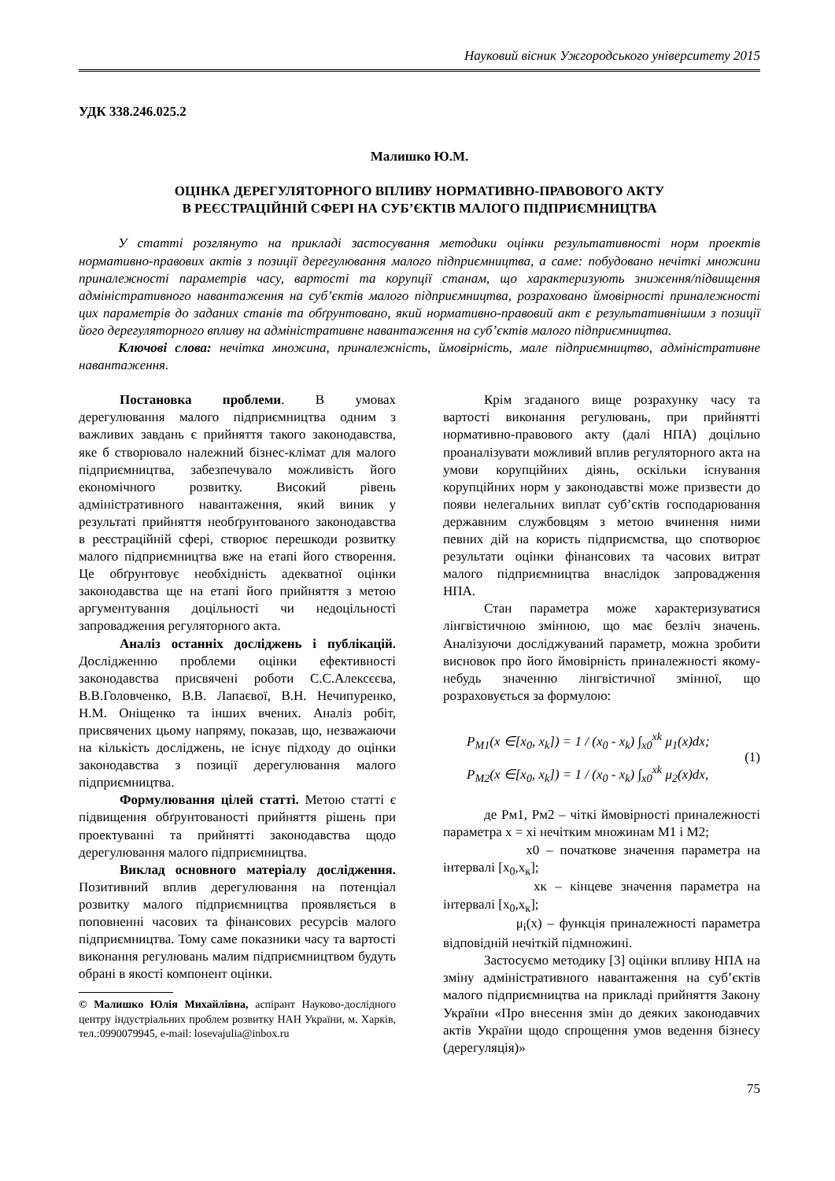Науковий вісник Ужгородського університету 2015
УДК 338.246.025.2
Малишко Ю.М.
ОЦІНКА ДЕРЕГУЛЯТОРНОГО ВПЛИВУ НОРМАТИВНО-ПРАВОВОГО АКТУ
В РЕЄСТРАЦІЙНІЙ СФЕРІ НА СУБ’ЄКТІВ МАЛОГО ПІДПРИЄМНИЦТВА
У статті розглянуто на прикладі застосування методики оцінки результативності норм проектів нормативно-правових актів з позиції дерегулювання малого підприємництва, а саме: побудовано нечіткі множини приналежності параметрів часу, вартості та корупції станам, що характеризують зниження/підвищення адміністративного навантаження на суб’єктів малого підприємництва, розраховано ймовірності приналежності цих параметрів до заданих станів та обґрунтовано, який нормативно-правовий акт є результативнішим з позиції його дерегуляторного впливу на адміністративне навантаження на суб’єктів малого підприємництва.
Ключові слова: нечітка множина, приналежність, ймовірність, мале підприємництво, адміністративне навантаження.
Постановка проблеми. В умовах дерегулювання малого підприємництва одним з важливих завдань є прийняття такого законодавства, яке б створювало належний бізнес-клімат для малого підприємництва, забезпечувало можливість його економічного розвитку. Високий рівень адміністративного навантаження, який виник у результаті прийняття необґрунтованого законодавства в реєстраційній сфері, створює перешкоди розвитку малого підприємництва вже на етапі його створення. Це обґрунтовує необхідність адекватної оцінки законодавства ще на етапі його прийняття з метою аргументування доцільності чи недоцільності запровадження регуляторного акта.
Аналіз останніх досліджень і публікацій. Дослідженню проблеми оцінки ефективності законодавства присвячені роботи С.С.Алексєєва, В.В.Головченко, В.В. Лапаєвої, В.Н. Нечипуренко, Н.М. Оніщенко та інших вчених. Аналіз робіт, присвячених цьому напряму, показав, що, незважаючи на кількість досліджень, не існує підходу до оцінки законодавства з позиції дерегулювання малого підприємництва.
Формулювання цілей статті. Метою статті є підвищення обґрунтованості прийняття рішень при проектуванні та прийнятті законодавства щодо дерегулювання малого підприємництва.
Виклад основного матеріалу дослідження. Позитивний вплив дерегулювання на потенціал розвитку малого підприємництва проявляється в поповненні часових та фінансових ресурсів малого підприємництва. Тому саме показники часу та вартості виконання регулювань малим підприємництвом будуть обрані в якості компонент оцінки.
© Малишко Юлія Михайлівна, аспірант Науково-дослідного центру індустріальних проблем розвитку НАН України, м. Харків, тел.:0990079945, e-mail: losevajulia@inbox.ru
Крім згаданого вище розрахунку часу та вартості виконання регулювань, при прийнятті нормативно-правового акту (далі НПА) доцільно проаналізувати можливий вплив регуляторного акта на умови корупційних діянь, оскільки існування корупційних норм у законодавстві може призвести до появи нелегальних виплат суб’єктів господарювання державним службовцям з метою вчинення ними певних дій на користь підприємства, що спотворює результати оцінки фінансових та часових витрат малого підприємництва внаслідок запровадження НПА.
Стан параметра може характеризуватися лінгвістичною змінною, що має безліч значень. Аналізуючи досліджуваний параметр, можна зробити висновок про його ймовірність приналежності якому-небудь значенню лінгвістичної змінної, що розраховується за формулою:
P<sub>M1</sub>(x ∈[x<sub>0</sub>, x<sub>k</sub>]) = 1 / (x<sub>0</sub> - x<sub>k</sub>) ∫<sub>x0</sub><sup>xk</sup> μ<sub>1</sub>(x)dx;
P<sub>M2</sub>(x ∈[x<sub>0</sub>, x<sub>k</sub>]) = 1 / (x<sub>0</sub> - x<sub>k</sub>) ∫<sub>x0</sub><sup>xk</sup> μ<sub>2</sub>(x)dx,
(1)
де Рм1, Рм2 – чіткі ймовірності приналежності параметра x = xi нечітким множинам М1 і М2;
x0 – початкове значення параметра на інтервалі [x<sub>0</sub>,x<sub>к</sub>];
xк – кінцеве значення параметра на інтервалі [x<sub>0</sub>,x<sub>к</sub>];
μ<sub>i</sub>(x) – функція приналежності параметра відповідній нечіткій підмножині.
Застосуємо методику [3] оцінки впливу НПА на зміну адміністративного навантаження на суб’єктів малого підприємництва на прикладі прийняття Закону України «Про внесення змін до деяких законодавчих актів України щодо спрощення умов ведення бізнесу (дерегуляція)»
75